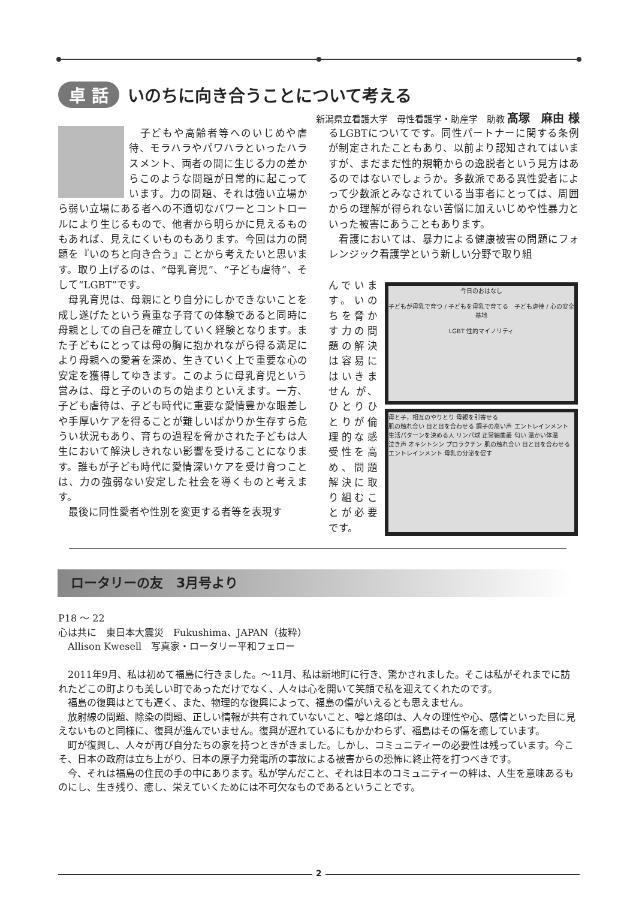卓 話 いのちに向き合うことについて考える
新潟県立看護大学　母性看護学・助産学　助教 髙塚　麻由 様
　子どもや高齢者等へのいじめや虐待、モラハラやパワハラといったハラスメント、両者の間に生じる力の差からこのような問題が日常的に起こっています。力の問題、それは強い立場から弱い立場にある者への不適切なパワーとコントロールにより生じるもので、他者から明らかに見えるものもあれば、見えにくいものもあります。今回は力の問題を『いのちと向き合う』ことから考えたいと思います。取り上げるのは、“母乳育児”、“子ども虐待”、そして“LGBT”です。
　母乳育児は、母親にとり自分にしかできないことを成し遂げたという貴重な子育ての体験であると同時に母親としての自己を確立していく経験となります。また子どもにとっては母の胸に抱かれながら得る満足により母親への愛着を深め、生きていく上で重要な心の安定を獲得してゆきます。このように母乳育児という営みは、母と子のいのちの始まりといえます。一方、子ども虐待は、子ども時代に重要な愛情豊かな眼差しや手厚いケアを得ることが難しいばかりか生存すら危うい状況もあり、育ちの過程を脅かされた子どもは人生において解決しきれない影響を受けることになります。誰もが子ども時代に愛情深いケアを受け育つことは、力の強弱ない安定した社会を導くものと考えます。
　最後に同性愛者や性別を変更する者等を表現す
るLGBTについてです。同性パートナーに関する条例が制定されたこともあり、以前より認知されてはいますが、まだまだ性的規範からの逸脱者という見方はあるのではないでしょうか。多数派である異性愛者によって少数派とみなされている当事者にとっては、周囲からの理解が得られない苦悩に加えいじめや性暴力といった被害にあうこともあります。
　看護においては、暴力による健康被害の問題にフォレンジック看護学という新しい分野で取り組
んでいます。いのちを脅かす力の問題の解決は容易にはいきません が、ひとりひとりが倫理的な感受性を高め、問題解決に取り組むことが必要です。
今日のおはなし
子どもが母乳で育つ / 子どもを母乳で育てる　子ども虐待 / 心の安全基地
LGBT 性的マイノリティ
母と子，相互のやりとり 母親を引寄せる
肌の触れ合い 目と目を合わせる 調子の高い声 エントレインメント 生活パターンを決める人 リンパ球 正常細菌叢 匂い 温かい体温
泣き声 オキシトシン プロラクチン 肌の触れ合い 目と目を合わせる エントレインメント 母乳の分泌を促す
ロータリーの友　3月号より
P18 ～ 22
心は共に　東日本大震災　Fukushima、JAPAN（抜粋）
　Allison Kwesell　写真家・ロータリー平和フェロー
　2011年9月、私は初めて福島に行きました。～11月、私は新地町に行き、驚かされました。そこは私がそれまでに訪れたどこの町よりも美しい町であっただけでなく、人々は心を開いて笑顔で私を迎えてくれたのです。
　福島の復興はとても遅く、また、物理的な復興によって、福島の傷がいえるとも思えません。
　放射線の問題、除染の問題、正しい情報が共有されていないこと、噂と烙印は、人々の理性や心、感情といった目に見えないものと同様に、復興が進んでいません。復興が遅れているにもかかわらず、福島はその傷を癒しています。
　町が復興し、人々が再び自分たちの家を持つときがきました。しかし、コミュニティーの必要性は残っています。今こそ、日本の政府は立ち上がり、日本の原子力発電所の事故による被害からの恐怖に終止符を打つべきです。
　今、それは福島の住民の手の中にあります。私が学んだこと、それは日本のコミュニティーの絆は、人生を意味あるものにし、生き残り、癒し、栄えていくためには不可欠なものであるということです。
2